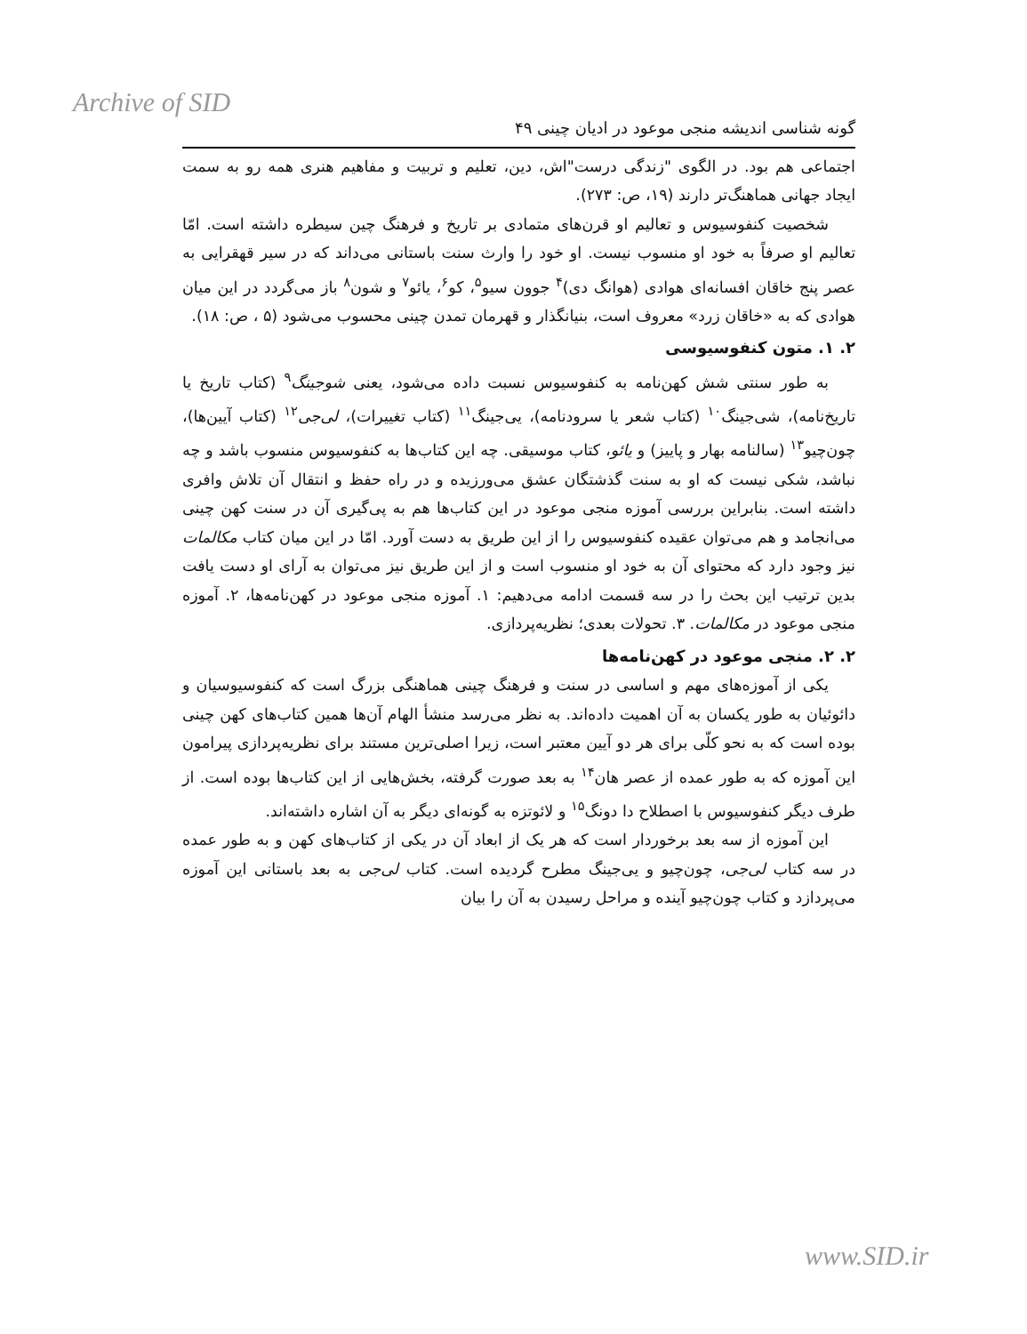Archive of SID
گونه شناسی اندیشه منجی موعود در ادیان چینی ۴۹
اجتماعی هم بود. در الگوی "زندگی درست"اش، دین، تعلیم و تربیت و مفاهیم هنری همه رو به سمت ایجاد جهانی هماهنگ‌تر دارند (۱۹، ص: ۲۷۳).
شخصیت کنفوسیوس و تعالیم او قرن‌های متمادی بر تاریخ و فرهنگ چین سیطره داشته است. امّا تعالیم او صرفاً به خود او منسوب نیست. او خود را وارث سنت باستانی می‌داند که در سیر قهقرایی به عصر پنج خاقان افسانه‌ای هوادی (هوانگ دی)<sup>۴</sup> جوون سیو<sup>۵</sup>، کو<sup>۶</sup>، یائو<sup>۷</sup> و شون<sup>۸</sup> باز می‌گردد در این میان هوادی که به «خاقان زرد» معروف است، بنیانگذار و قهرمان تمدن چینی محسوب می‌شود (۵ ، ص: ۱۸).
۲. ۱. متون کنفوسیوسی
به طور سنتی شش کهن‌نامه به کنفوسیوس نسبت داده می‌شود، یعنی شوجینگ<sup>۹</sup> (کتاب تاریخ یا تاریخ‌نامه)، شی‌جینگ<sup>۱۰</sup> (کتاب شعر یا سرودنامه)، یی‌جینگ<sup>۱۱</sup> (کتاب تغییرات)، لی‌جی<sup>۱۲</sup> (کتاب آیین‌ها)، چون‌چیو<sup>۱۳</sup> (سالنامه بهار و پاییز) و یائو، کتاب موسیقی. چه این کتاب‌ها به کنفوسیوس منسوب باشد و چه نباشد، شکی نیست که او به سنت گذشتگان عشق می‌ورزیده و در راه حفظ و انتقال آن تلاش وافری داشته است. بنابراین بررسی آموزه منجی موعود در این کتاب‌ها هم به پی‌گیری آن در سنت کهن چینی می‌انجامد و هم می‌توان عقیده کنفوسیوس را از این طریق به دست آورد. امّا در این میان کتاب مکالمات نیز وجود دارد که محتوای آن به خود او منسوب است و از این طریق نیز می‌توان به آرای او دست یافت بدین ترتیب این بحث را در سه قسمت ادامه می‌دهیم: ۱. آموزه منجی موعود در کهن‌نامه‌ها، ۲. آموزه منجی موعود در مکالمات. ۳. تحولات بعدی؛ نظریه‌پردازی.
۲. ۲. منجی موعود در کهن‌نامه‌ها
یکی از آموزه‌های مهم و اساسی در سنت و فرهنگ چینی هماهنگی بزرگ است که کنفوسیوسیان و دائوئیان به طور یکسان به آن اهمیت داده‌اند. به نظر می‌رسد منشأ الهام آن‌ها همین کتاب‌های کهن چینی بوده است که به نحو کلّی برای هر دو آیین معتبر است، زیرا اصلی‌ترین مستند برای نظریه‌پردازی پیرامون این آموزه که به طور عمده از عصر هان<sup>۱۴</sup> به بعد صورت گرفته، بخش‌هایی از این کتاب‌ها بوده است. از طرف دیگر کنفوسیوس با اصطلاح دا دونگ<sup>۱۵</sup> و لائوتزه به گونه‌ای دیگر به آن اشاره داشته‌اند.
این آموزه از سه بعد برخوردار است که هر یک از ابعاد آن در یکی از کتاب‌های کهن و به طور عمده در سه کتاب لی‌جی، چون‌چیو و یی‌جینگ مطرح گردیده است. کتاب لی‌جی به بعد باستانی این آموزه می‌پردازد و کتاب چون‌چیو آینده و مراحل رسیدن به آن را بیان
www.SID.ir